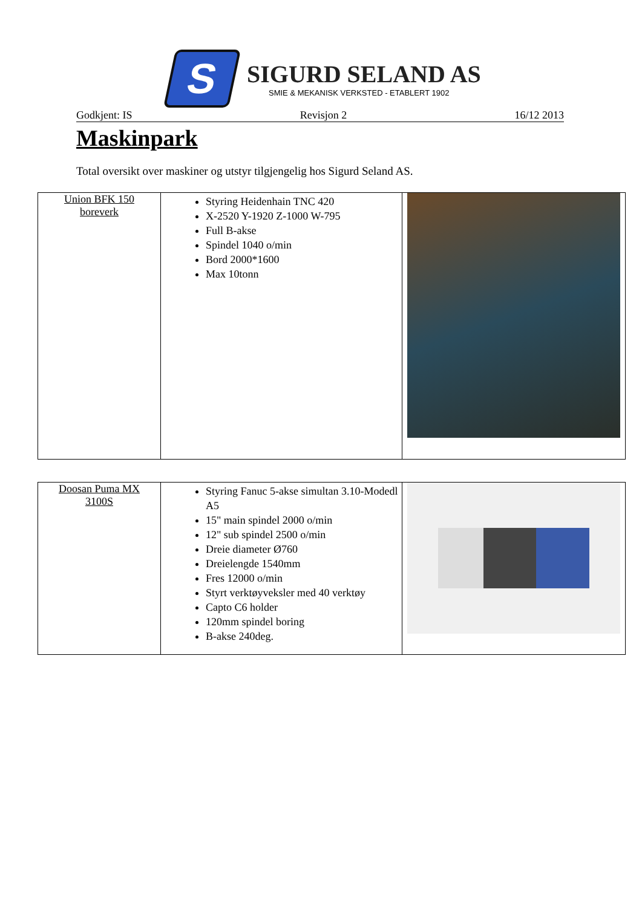S
SIGURD SELAND AS
SMIE & MEKANISK VERKSTED - ETABLERT 1902
Godkjent: IS Revisjon 2 16/12 2013
Maskinpark
Total oversikt over maskiner og utstyr tilgjengelig hos Sigurd Seland AS.
| Union BFK 150 boreverk | Styring Heidenhain TNC 420 X-2520 Y-1920 Z-1000 W-795 Full B-akse Spindel 1040 o/min Bord 2000*1600 Max 10tonn | |
| Doosan Puma MX 3100S | Styring Fanuc 5-akse simultan 3.10-Modedl A5 15" main spindel 2000 o/min 12" sub spindel 2500 o/min Dreie diameter Ø760 Dreielengde 1540mm Fres 12000 o/min Styrt verktøyveksler med 40 verktøy Capto C6 holder 120mm spindel boring B-akse 240deg. | |